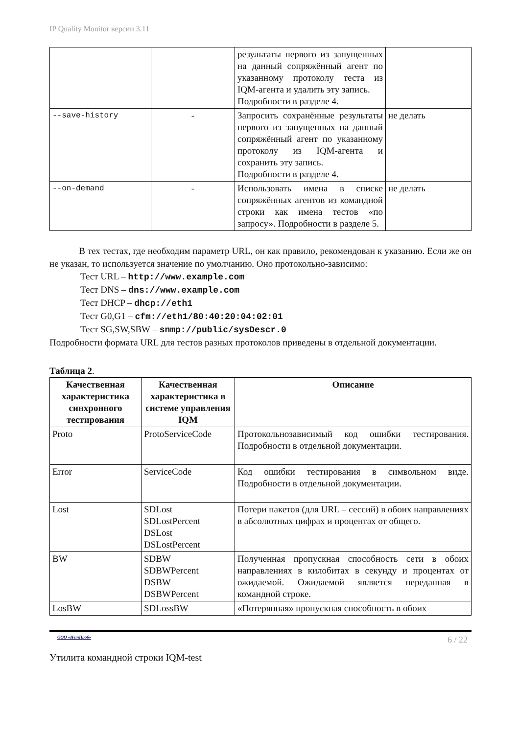IP Quality Monitor версии 3.11
| | | результаты первого из запущенных на данный сопряжённый агент по указанному протоколу теста из IQM-агента и удалить эту запись. Подробности в разделе 4. | |
| --save-history | - | Запросить сохранённые результаты первого из запущенных на данный сопряжённый агент по указанному протоколу из IQM-агента и сохранить эту запись. Подробности в разделе 4. | не делать |
| --on-demand | - | Использовать имена в списке сопряжённых агентов из командной строки как имена тестов «по запросу». Подробности в разделе 5. | не делать |
В тех тестах, где необходим параметр URL, он как правило, рекомендован к указанию. Если же он не указан, то используется значение по умолчанию. Оно протокольно-зависимо:
Тест URL – http://www.example.com
Тест DNS – dns://www.example.com
Тест DHCP – dhcp://eth1
Тест G0,G1 – cfm://eth1/80:40:20:04:02:01
Тест SG,SW,SBW – snmp://public/sysDescr.0
Подробности формата URL для тестов разных протоколов приведены в отдельной документации.
Таблица 2.
| Качественная характеристика синхронного тестирования | Качественная характеристика в системе управления IQM | Описание |
| --- | --- | --- |
| Proto | ProtoServiceCode | Протокольнозависимый код ошибки тестирования. Подробности в отдельной документации. |
| Error | ServiceCode | Код ошибки тестирования в символьном виде. Подробности в отдельной документации. |
| Lost | SDLost SDLostPercent DSLost DSLostPercent | Потери пакетов (для URL – сессий) в обоих направлениях в абсолютных цифрах и процентах от общего. |
| BW | SDBW SDBWPercent DSBW DSBWPercent | Полученная пропускная способность сети в обоих направлениях в килобитах в секунду и процентах от ожидаемой. Ожидаемой является переданная в командной строке. |
| LosBW | SDLossBW | «Потерянная» пропускная способность в обоих |
ООО «НетПроб» 6 / 22
Утилита командной строки IQM-test